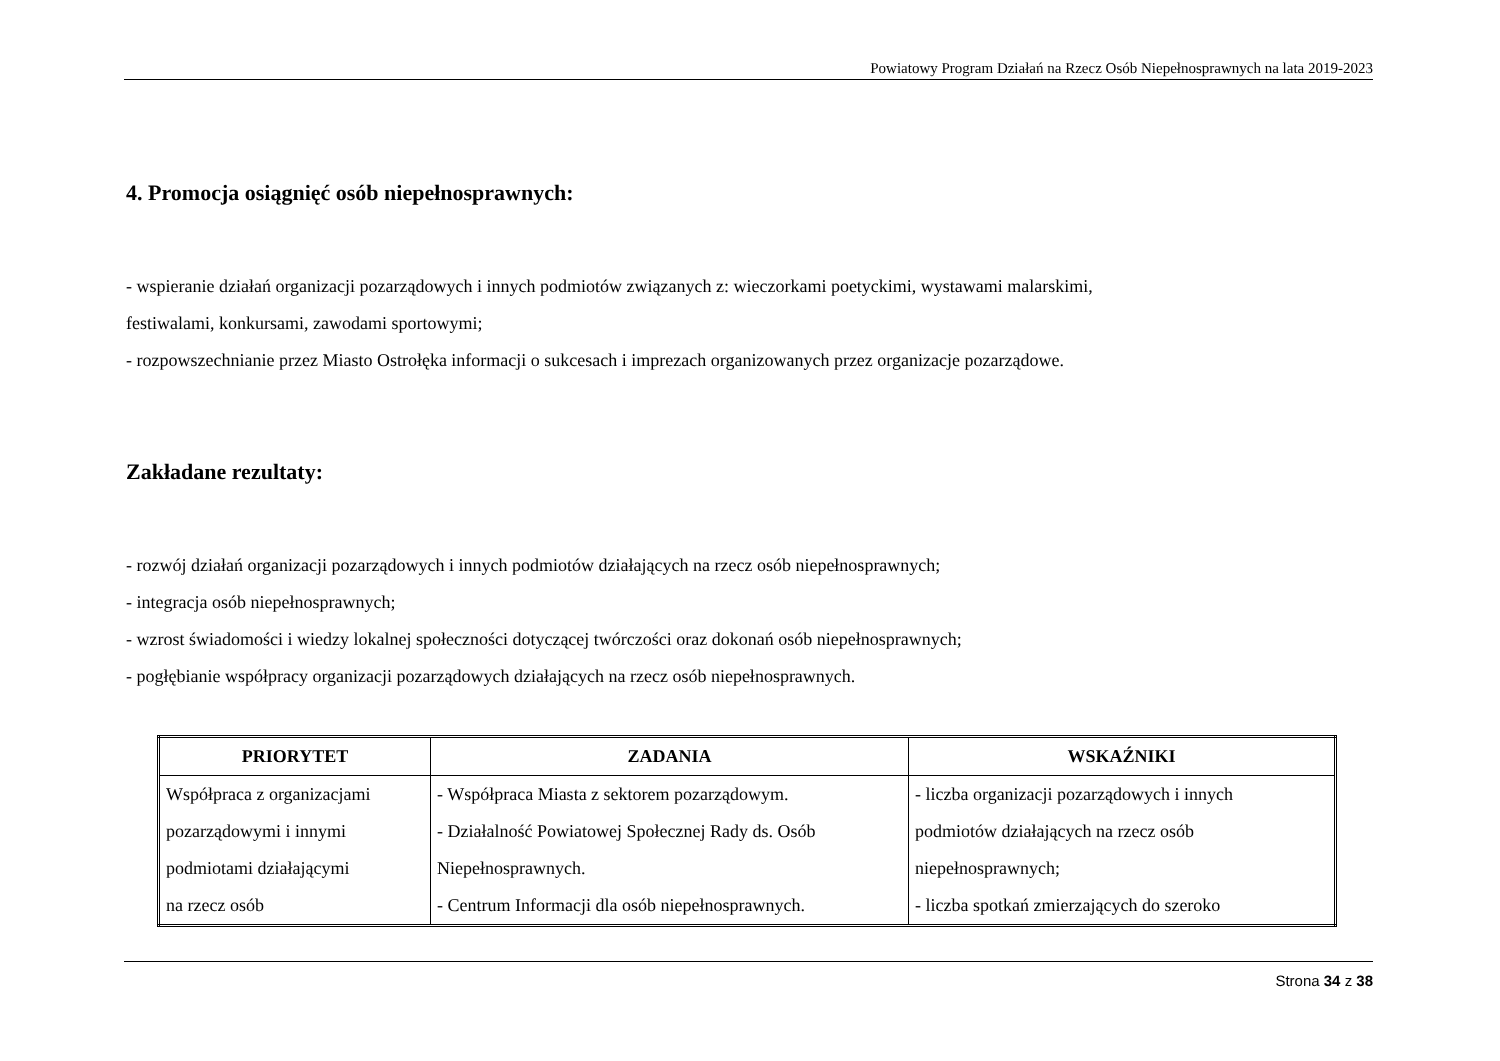Powiatowy Program Działań na Rzecz Osób Niepełnosprawnych na lata 2019-2023
4. Promocja osiągnięć osób niepełnosprawnych:
- wspieranie działań organizacji pozarządowych i innych podmiotów związanych z: wieczorkami poetyckimi, wystawami malarskimi,
festiwalami, konkursami, zawodami sportowymi;
- rozpowszechnianie przez Miasto Ostrołęka informacji o sukcesach i imprezach organizowanych przez organizacje pozarządowe.
Zakładane rezultaty:
- rozwój działań organizacji pozarządowych i innych podmiotów działających na rzecz osób niepełnosprawnych;
- integracja osób niepełnosprawnych;
- wzrost świadomości i wiedzy lokalnej społeczności dotyczącej twórczości oraz dokonań osób niepełnosprawnych;
- pogłębianie współpracy organizacji pozarządowych działających na rzecz osób niepełnosprawnych.
| PRIORYTET | ZADANIA | WSKAŹNIKI |
| --- | --- | --- |
| Współpraca z organizacjami pozarządowymi i innymi podmiotami działającymi na rzecz osób | - Współpraca Miasta z sektorem pozarządowym. - Działalność Powiatowej Społecznej Rady ds. Osób Niepełnosprawnych. - Centrum Informacji dla osób niepełnosprawnych. | - liczba organizacji pozarządowych i innych podmiotów działających na rzecz osób niepełnosprawnych; - liczba spotkań zmierzających do szeroko |
Strona 34 z 38